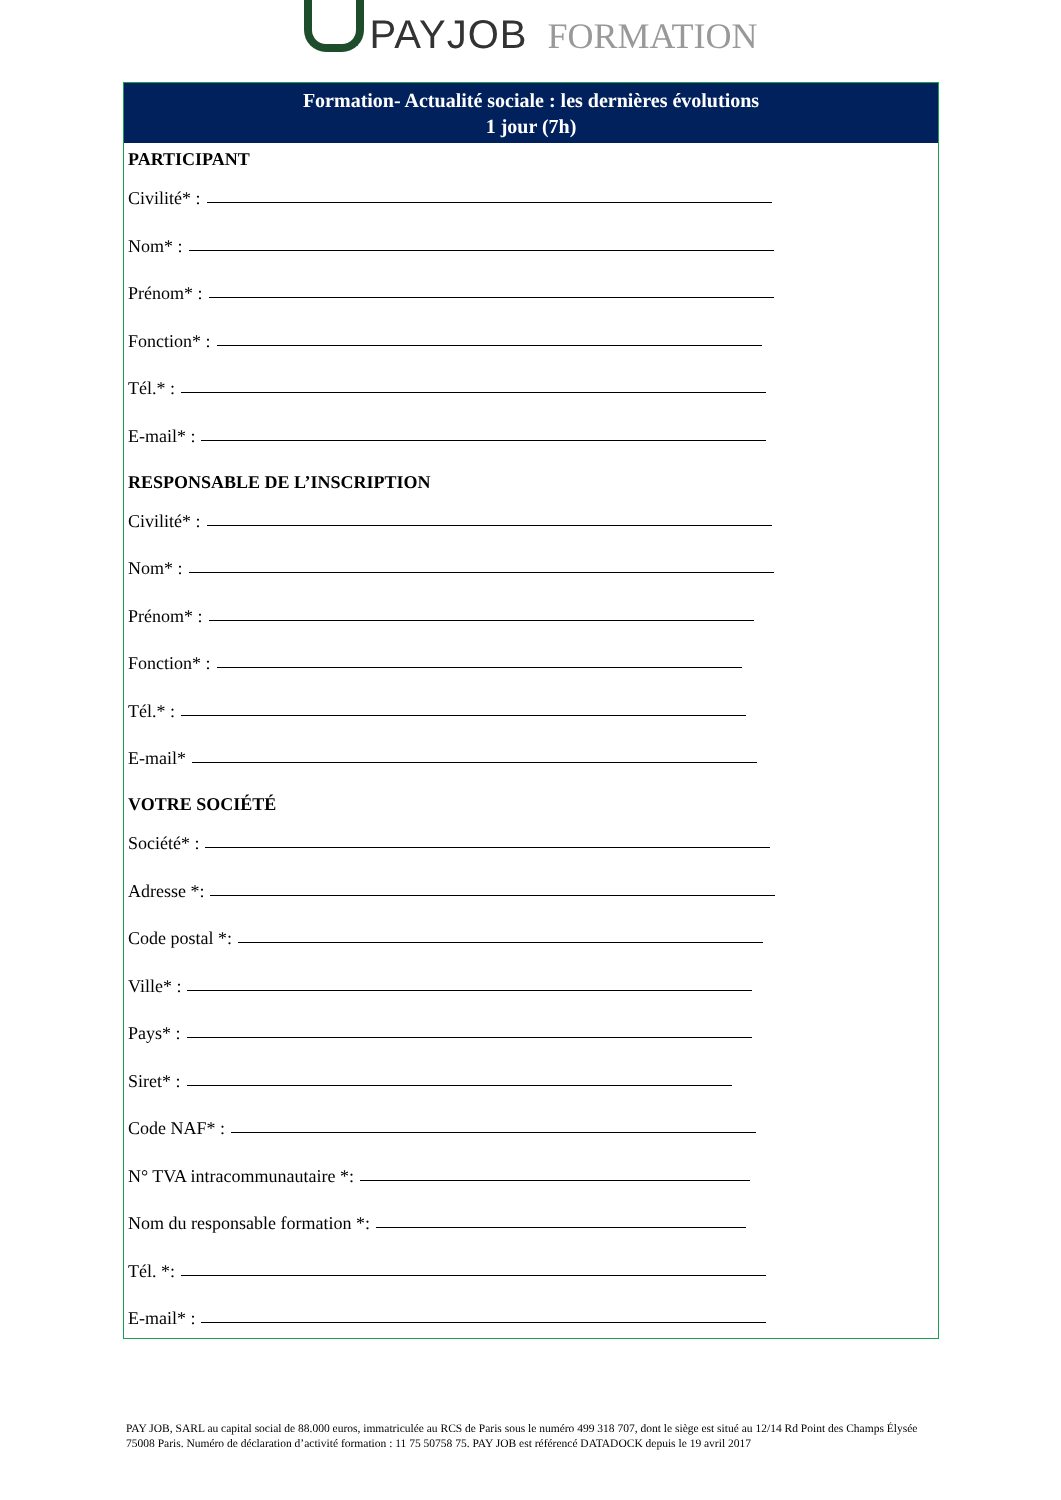PAYJOB FORMATION
Formation- Actualité sociale : les dernières évolutions
1 jour (7h)
PARTICIPANT
Civilité* :
Nom* :
Prénom* :
Fonction* :
Tél.* :
E-mail* :
RESPONSABLE DE L’INSCRIPTION
Civilité* :
Nom* :
Prénom* :
Fonction* :
Tél.* :
E-mail*
VOTRE SOCIÉTÉ
Société* :
Adresse *:
Code postal *:
Ville* :
Pays* :
Siret* :
Code NAF* :
N° TVA intracommunautaire *:
Nom du responsable formation *:
Tél. *:
E-mail* :
PAY JOB, SARL au capital social de 88.000 euros, immatriculée au RCS de Paris sous le numéro 499 318 707, dont le siège est situé au 12/14 Rd Point des Champs Élysée 75008 Paris. Numéro de déclaration d’activité formation : 11 75 50758 75. PAY JOB est référencé DATADOCK depuis le 19 avril 2017